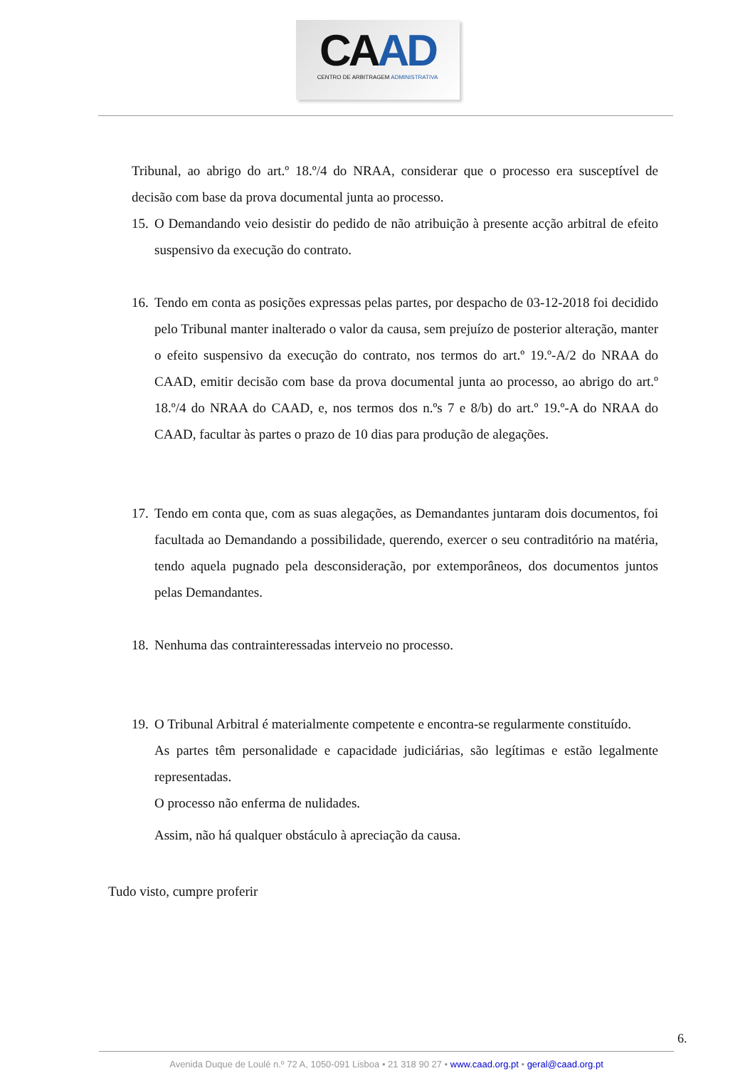CA AD
CENTRO DE ARBITRAGEM ADMINISTRATIVA
Tribunal, ao abrigo do art.º 18.º/4 do NRAA, considerar que o processo era susceptível de decisão com base da prova documental junta ao processo.
15. O Demandando veio desistir do pedido de não atribuição à presente acção arbitral de efeito suspensivo da execução do contrato.
16. Tendo em conta as posições expressas pelas partes, por despacho de 03-12-2018 foi decidido pelo Tribunal manter inalterado o valor da causa, sem prejuízo de posterior alteração, manter o efeito suspensivo da execução do contrato, nos termos do art.º 19.º-A/2 do NRAA do CAAD, emitir decisão com base da prova documental junta ao processo, ao abrigo do art.º 18.º/4 do NRAA do CAAD, e, nos termos dos n.ºs 7 e 8/b) do art.º 19.º-A do NRAA do CAAD, facultar às partes o prazo de 10 dias para produção de alegações.
17. Tendo em conta que, com as suas alegações, as Demandantes juntaram dois documentos, foi facultada ao Demandando a possibilidade, querendo, exercer o seu contraditório na matéria, tendo aquela pugnado pela desconsideração, por extemporâneos, dos documentos juntos pelas Demandantes.
18. Nenhuma das contrainteressadas interveio no processo.
19. O Tribunal Arbitral é materialmente competente e encontra-se regularmente constituído.
As partes têm personalidade e capacidade judiciárias, são legítimas e estão legalmente representadas.
O processo não enferma de nulidades.
Assim, não há qualquer obstáculo à apreciação da causa.
Tudo visto, cumpre proferir
6.
Avenida Duque de Loulé n.º 72 A, 1050-091 Lisboa • 21 318 90 27 • www.caad.org.pt • geral@caad.org.pt